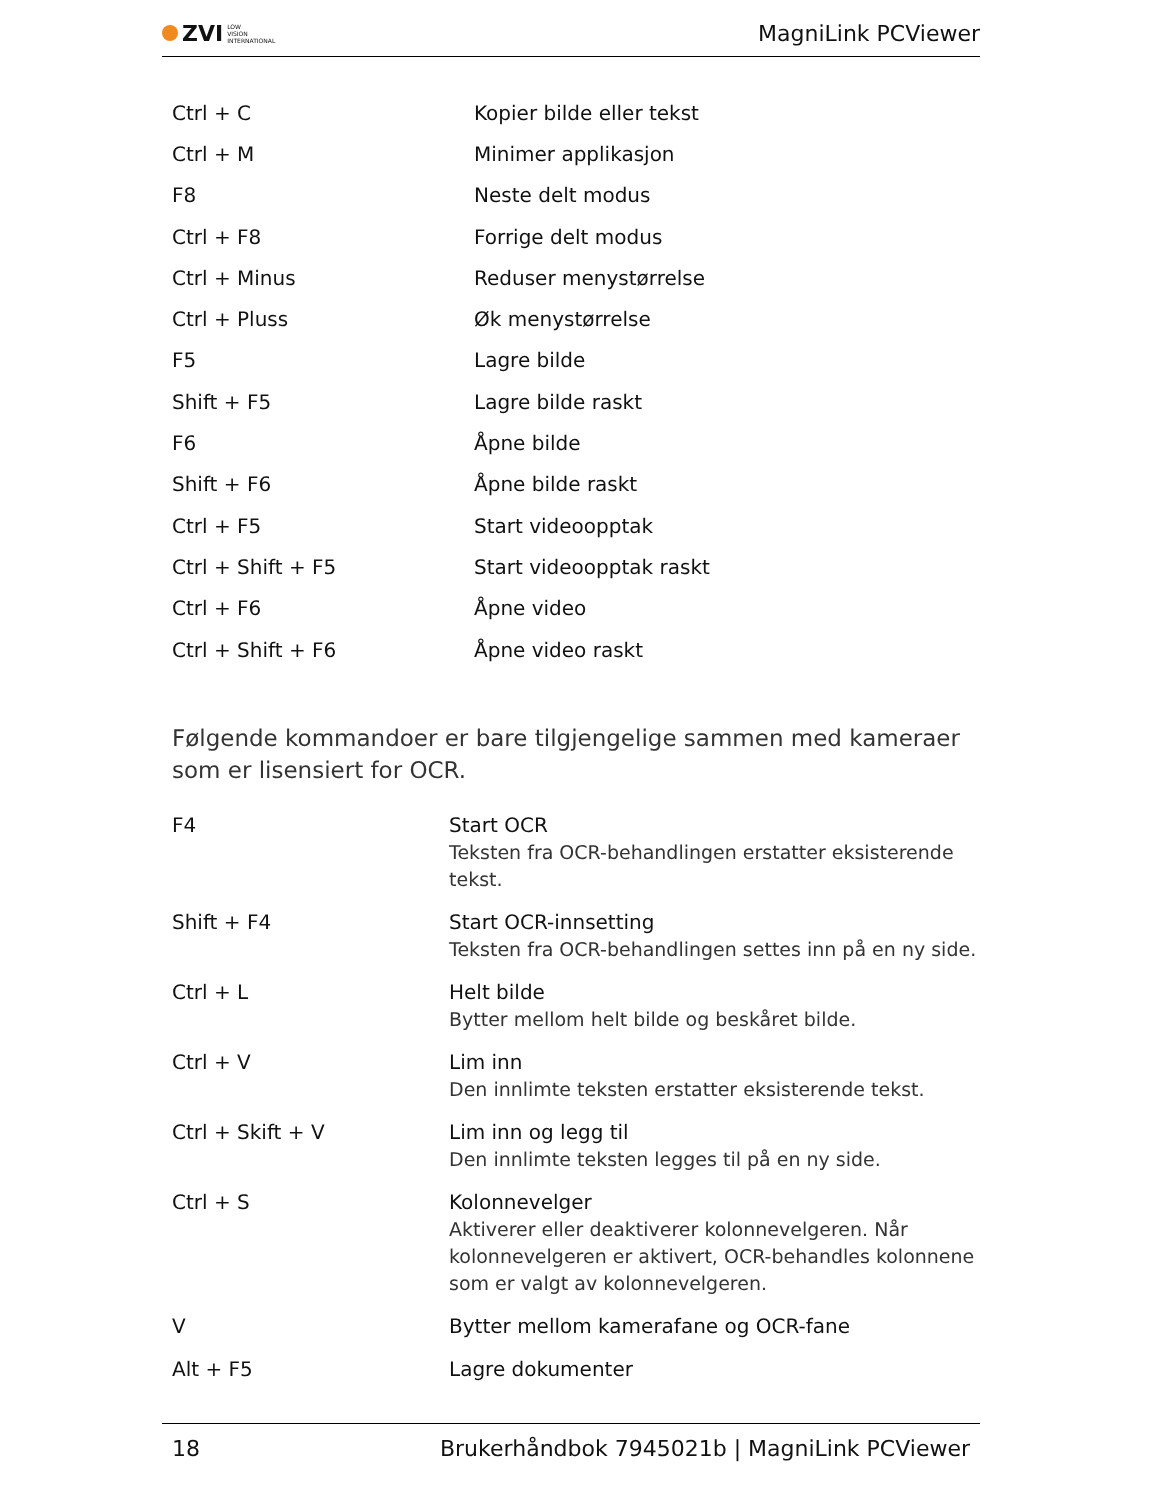ZVI LOW
VISION
INTERNATIONAL
MagniLink PCViewer
| Ctrl + C | Kopier bilde eller tekst |
| Ctrl + M | Minimer applikasjon |
| F8 | Neste delt modus |
| Ctrl + F8 | Forrige delt modus |
| Ctrl + Minus | Reduser menystørrelse |
| Ctrl + Pluss | Øk menystørrelse |
| F5 | Lagre bilde |
| Shift + F5 | Lagre bilde raskt |
| F6 | Åpne bilde |
| Shift + F6 | Åpne bilde raskt |
| Ctrl + F5 | Start videoopptak |
| Ctrl + Shift + F5 | Start videoopptak raskt |
| Ctrl + F6 | Åpne video |
| Ctrl + Shift + F6 | Åpne video raskt |
Følgende kommandoer er bare tilgjengelige sammen med kameraer som er lisensiert for OCR.
| F4 | Start OCR Teksten fra OCR-behandlingen erstatter eksisterende tekst. |
| Shift + F4 | Start OCR-innsetting Teksten fra OCR-behandlingen settes inn på en ny side. |
| Ctrl + L | Helt bilde Bytter mellom helt bilde og beskåret bilde. |
| Ctrl + V | Lim inn Den innlimte teksten erstatter eksisterende tekst. |
| Ctrl + Skift + V | Lim inn og legg til Den innlimte teksten legges til på en ny side. |
| Ctrl + S | Kolonnevelger Aktiverer eller deaktiverer kolonnevelgeren. Når kolonnevelgeren er aktivert, OCR-behandles kolonnene som er valgt av kolonnevelgeren. |
| V | Bytter mellom kamerafane og OCR-fane |
| Alt + F5 | Lagre dokumenter |
18 Brukerhåndbok 7945021b | MagniLink PCViewer